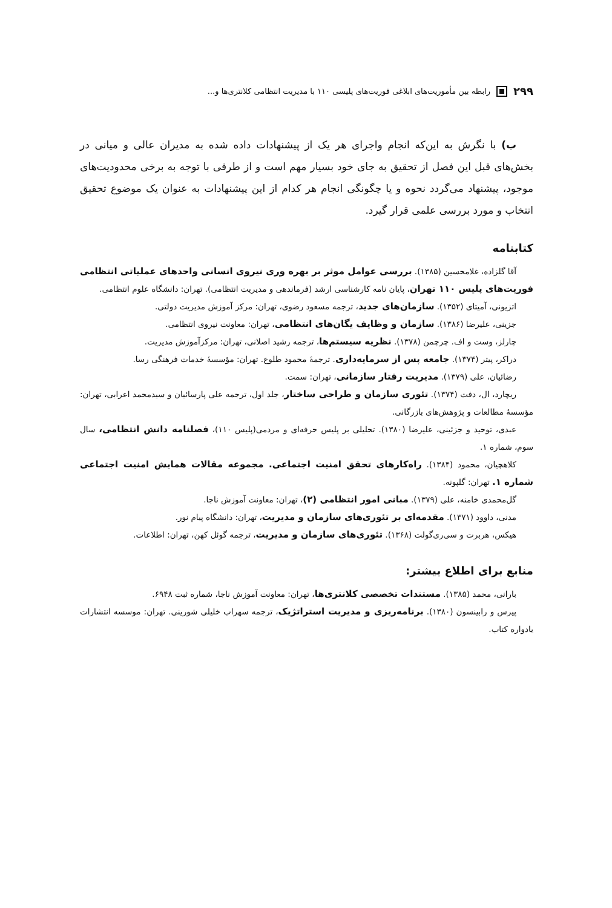۲۹۹ رابطه بین مأموریت‌های ابلاغی فوریت‌های پلیسی ۱۱۰ با مدیریت انتظامی کلانتری‌ها و...
ب) با نگرش به این‌که انجام واجرای هر یک از پیشنهادات داده شده به مدیران عالی و میانی در بخش‌های قبل این فصل از تحقیق به جای خود بسیار مهم است و از طرفی با توجه به برخی محدودیت‌های موجود، پیشنهاد می‌گردد نحوه و یا چگونگی انجام هر کدام از این پیشنهادات به عنوان یک موضوع تحقیق انتخاب و مورد بررسی علمی قرار گیرد.
کتابنامه
آقا گلزاده، غلامحسین (۱۳۸۵). بررسی عوامل موثر بر بهره وری نیروی انسانی واحدهای عملیاتی انتظامی فوریت‌های پلیس ۱۱۰ تهران، پایان نامه کارشناسی ارشد (فرماندهی و مدیریت انتظامی). تهران: دانشگاه علوم انتظامی.
اتزیونی، آمیتای (۱۳۵۲). سازمان‌های جدید، ترجمه مسعود رضوی، تهران: مرکز آموزش مدیریت دولتی.
جزینی، علیرضا (۱۳۸۶). سازمان و وظایف یگان‌های انتظامی، تهران: معاونت نیروی انتظامی.
چارلز، وست و اف. چرچمن (۱۳۷۸). نظریه سیستم‌ها، ترجمه رشید اصلانی، تهران: مرکزآموزش مدیریت.
دراکر، پیتر (۱۳۷۴). جامعه پس از سرمایه‌داری. ترجمهٔ محمود طلوع. تهران: مؤسسهٔ خدمات فرهنگی رسا.
رضائیان، علی (۱۳۷۹). مدیریت رفتار سازمانی، تهران: سمت.
ریچارد، ال، دفت (۱۳۷۴). تئوری سازمان و طراحی ساختار، جلد اول، ترجمه علی پارسائیان و سیدمحمد اعرابی، تهران: مؤسسهٔ مطالعات و پژوهش‌های بازرگانی.
عبدی، توحید و جزئینی، علیرضا (۱۳۸۰). تحلیلی بر پلیس حرفه‌ای و مردمی(پلیس ۱۱۰)، فصلنامه دانش انتظامی، سال سوم، شماره ۱.
کلاهچیان، محمود (۱۳۸۴). راه‌کارهای تحقق امنیت اجتماعی. مجموعه مقالات همایش امنیت اجتماعی شماره ۱. تهران: گلپونه.
گل‌محمدی خامنه، علی (۱۳۷۹). مبانی امور انتظامی (۲)، تهران: معاونت آموزش ناجا.
مدنی، داوود (۱۳۷۱). مقدمه‌ای بر تئوری‌های سازمان و مدیریت، تهران: دانشگاه پیام نور.
هیکس، هربرت و سی‌ری‌گولت (۱۳۶۸). تئوری‌های سازمان و مدیریت، ترجمه گوئل کهن، تهران: اطلاعات.
منابع برای اطلاع بیشتر:
بارانی، محمد (۱۳۸۵). مستندات تخصصی کلانتری‌ها، تهران: معاونت آموزش ناجا، شماره ثبت ۶۹۴۸.
پیرس و رابینسون (۱۳۸۰). برنامه‌ریزی و مدیریت استراتژیک، ترجمه سهراب خلیلی شورینی. تهران: موسسه انتشارات یادواره کتاب.